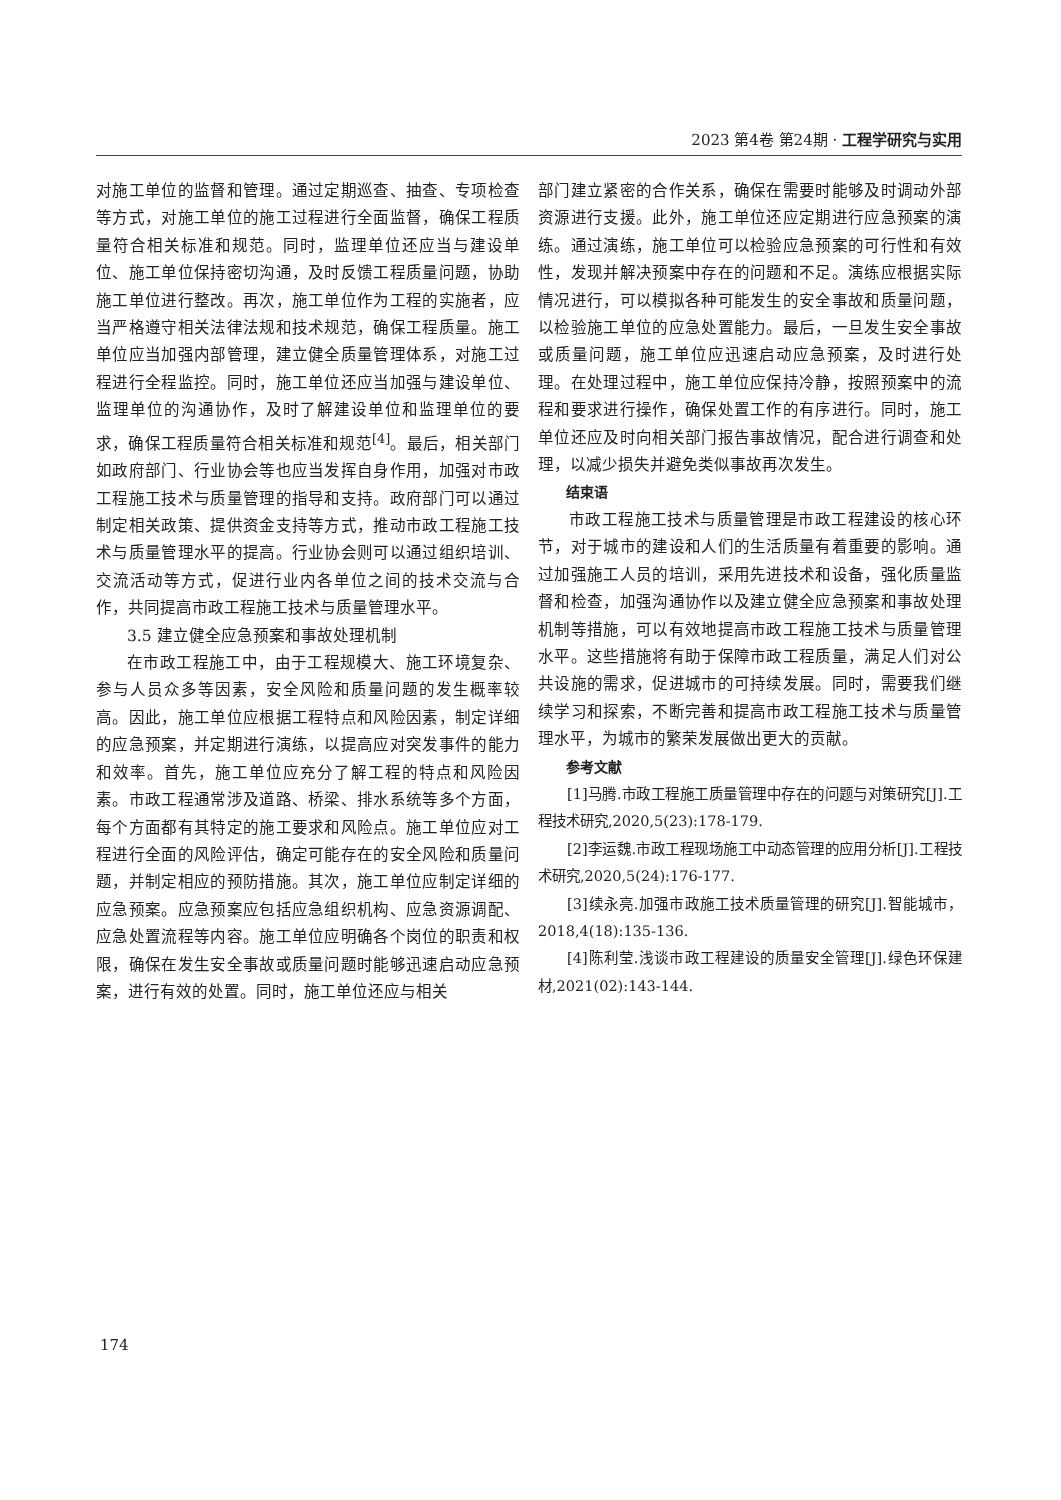2023 第4卷 第24期 · 工程学研究与实用
对施工单位的监督和管理。通过定期巡查、抽查、专项检查等方式，对施工单位的施工过程进行全面监督，确保工程质量符合相关标准和规范。同时，监理单位还应当与建设单位、施工单位保持密切沟通，及时反馈工程质量问题，协助施工单位进行整改。再次，施工单位作为工程的实施者，应当严格遵守相关法律法规和技术规范，确保工程质量。施工单位应当加强内部管理，建立健全质量管理体系，对施工过程进行全程监控。同时，施工单位还应当加强与建设单位、监理单位的沟通协作，及时了解建设单位和监理单位的要求，确保工程质量符合相关标准和规范<sup>[4]</sup>。最后，相关部门如政府部门、行业协会等也应当发挥自身作用，加强对市政工程施工技术与质量管理的指导和支持。政府部门可以通过制定相关政策、提供资金支持等方式，推动市政工程施工技术与质量管理水平的提高。行业协会则可以通过组织培训、交流活动等方式，促进行业内各单位之间的技术交流与合作，共同提高市政工程施工技术与质量管理水平。
3.5 建立健全应急预案和事故处理机制
在市政工程施工中，由于工程规模大、施工环境复杂、参与人员众多等因素，安全风险和质量问题的发生概率较高。因此，施工单位应根据工程特点和风险因素，制定详细的应急预案，并定期进行演练，以提高应对突发事件的能力和效率。首先，施工单位应充分了解工程的特点和风险因素。市政工程通常涉及道路、桥梁、排水系统等多个方面，每个方面都有其特定的施工要求和风险点。施工单位应对工程进行全面的风险评估，确定可能存在的安全风险和质量问题，并制定相应的预防措施。其次，施工单位应制定详细的应急预案。应急预案应包括应急组织机构、应急资源调配、应急处置流程等内容。施工单位应明确各个岗位的职责和权限，确保在发生安全事故或质量问题时能够迅速启动应急预案，进行有效的处置。同时，施工单位还应与相关
部门建立紧密的合作关系，确保在需要时能够及时调动外部资源进行支援。此外，施工单位还应定期进行应急预案的演练。通过演练，施工单位可以检验应急预案的可行性和有效性，发现并解决预案中存在的问题和不足。演练应根据实际情况进行，可以模拟各种可能发生的安全事故和质量问题，以检验施工单位的应急处置能力。最后，一旦发生安全事故或质量问题，施工单位应迅速启动应急预案，及时进行处理。在处理过程中，施工单位应保持冷静，按照预案中的流程和要求进行操作，确保处置工作的有序进行。同时，施工单位还应及时向相关部门报告事故情况，配合进行调查和处理，以减少损失并避免类似事故再次发生。
结束语
市政工程施工技术与质量管理是市政工程建设的核心环节，对于城市的建设和人们的生活质量有着重要的影响。通过加强施工人员的培训，采用先进技术和设备，强化质量监督和检查，加强沟通协作以及建立健全应急预案和事故处理机制等措施，可以有效地提高市政工程施工技术与质量管理水平。这些措施将有助于保障市政工程质量，满足人们对公共设施的需求，促进城市的可持续发展。同时，需要我们继续学习和探索，不断完善和提高市政工程施工技术与质量管理水平，为城市的繁荣发展做出更大的贡献。
参考文献
[1]马腾.市政工程施工质量管理中存在的问题与对策研究[J].工程技术研究,2020,5(23):178-179.
[2]李运魏.市政工程现场施工中动态管理的应用分析[J].工程技术研究,2020,5(24):176-177.
[3]续永亮.加强市政施工技术质量管理的研究[J].智能城市，2018,4(18):135-136.
[4]陈利莹.浅谈市政工程建设的质量安全管理[J].绿色环保建材,2021(02):143-144.
174